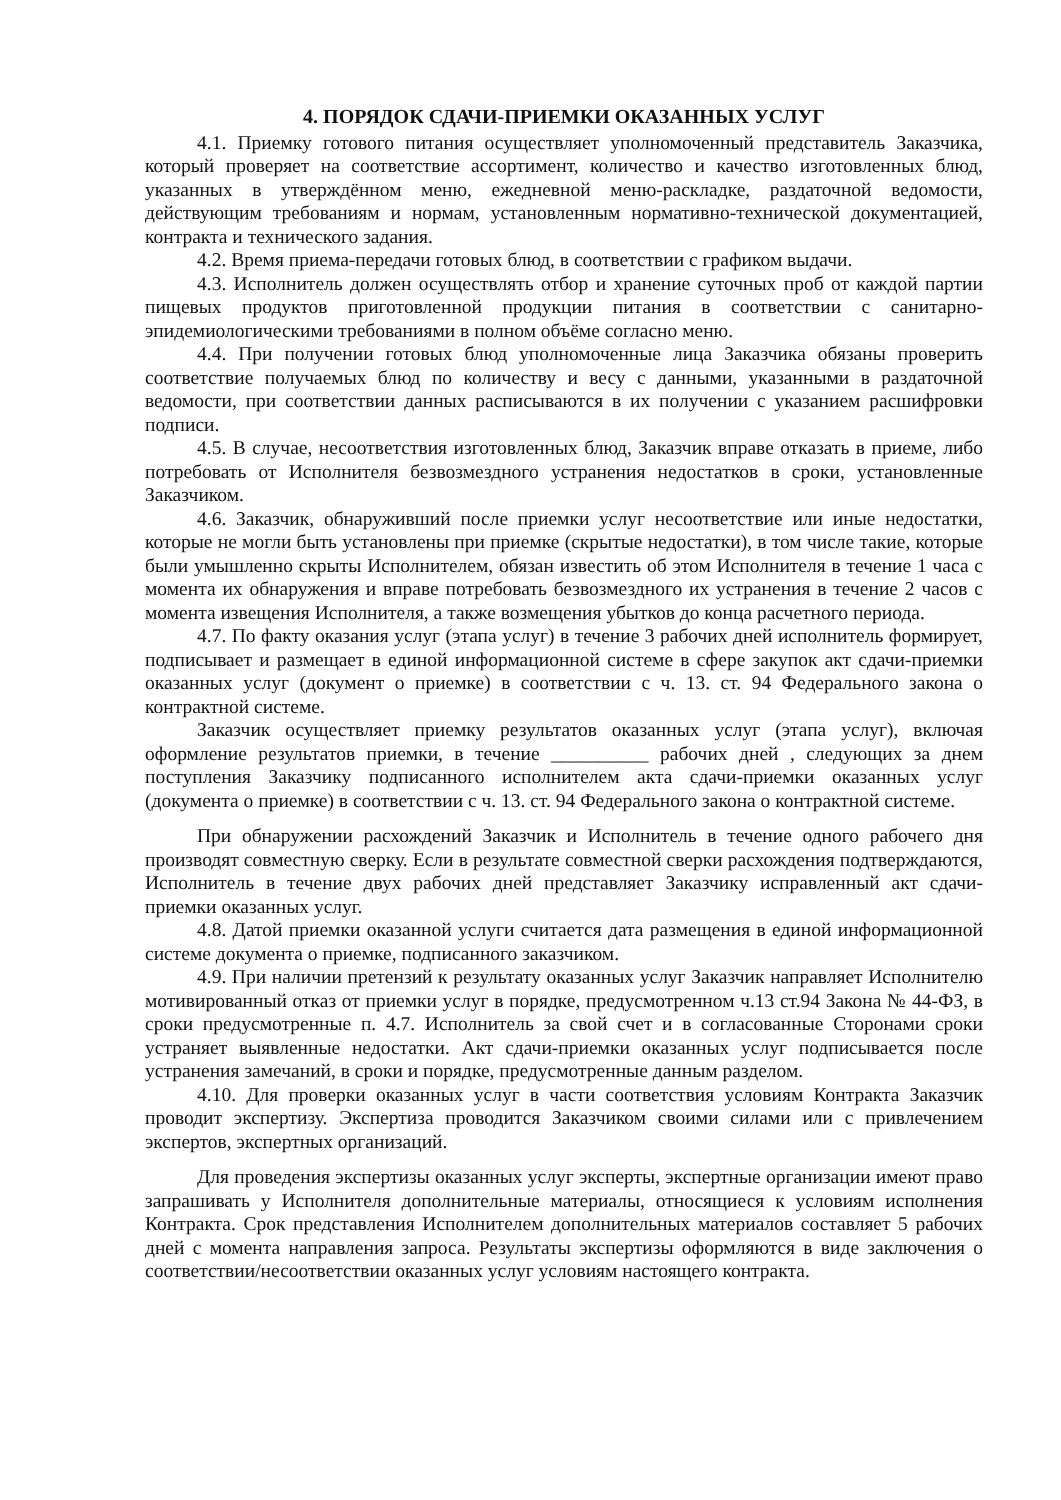4. ПОРЯДОК СДАЧИ-ПРИЕМКИ ОКАЗАННЫХ УСЛУГ
4.1. Приемку готового питания осуществляет уполномоченный представитель Заказчика, который проверяет на соответствие ассортимент, количество и качество изготовленных блюд, указанных в утверждённом меню, ежедневной меню-раскладке, раздаточной ведомости, действующим требованиям и нормам, установленным нормативно-технической документацией, контракта и технического задания.
4.2. Время приема-передачи готовых блюд, в соответствии с графиком выдачи.
4.3. Исполнитель должен осуществлять отбор и хранение суточных проб от каждой партии пищевых продуктов приготовленной продукции питания в соответствии с санитарно- эпидемиологическими требованиями в полном объёме согласно меню.
4.4. При получении готовых блюд уполномоченные лица Заказчика обязаны проверить соответствие получаемых блюд по количеству и весу с данными, указанными в раздаточной ведомости, при соответствии данных расписываются в их получении с указанием расшифровки подписи.
4.5. В случае, несоответствия изготовленных блюд, Заказчик вправе отказать в приеме, либо потребовать от Исполнителя безвозмездного устранения недостатков в сроки, установленные Заказчиком.
4.6. Заказчик, обнаруживший после приемки услуг несоответствие или иные недостатки, которые не могли быть установлены при приемке (скрытые недостатки), в том числе такие, которые были умышленно скрыты Исполнителем, обязан известить об этом Исполнителя в течение 1 часа с момента их обнаружения и вправе потребовать безвозмездного их устранения в течение 2 часов с момента извещения Исполнителя, а также возмещения убытков до конца расчетного периода.
4.7. По факту оказания услуг (этапа услуг) в течение 3 рабочих дней исполнитель формирует, подписывает и размещает в единой информационной системе в сфере закупок акт сдачи-приемки оказанных услуг (документ о приемке) в соответствии с ч. 13. ст. 94 Федерального закона о контрактной системе.
Заказчик осуществляет приемку результатов оказанных услуг (этапа услуг), включая оформление результатов приемки, в течение __________ рабочих дней , следующих за днем поступления Заказчику подписанного исполнителем акта сдачи-приемки оказанных услуг (документа о приемке) в соответствии с ч. 13. ст. 94 Федерального закона о контрактной системе.
При обнаружении расхождений Заказчик и Исполнитель в течение одного рабочего дня производят совместную сверку. Если в результате совместной сверки расхождения подтверждаются, Исполнитель в течение двух рабочих дней представляет Заказчику исправленный акт сдачи-приемки оказанных услуг.
4.8. Датой приемки оказанной услуги считается дата размещения в единой информационной системе документа о приемке, подписанного заказчиком.
4.9. При наличии претензий к результату оказанных услуг Заказчик направляет Исполнителю мотивированный отказ от приемки услуг в порядке, предусмотренном ч.13 ст.94 Закона № 44-ФЗ, в сроки предусмотренные п. 4.7. Исполнитель за свой счет и в согласованные Сторонами сроки устраняет выявленные недостатки. Акт сдачи-приемки оказанных услуг подписывается после устранения замечаний, в сроки и порядке, предусмотренные данным разделом.
4.10. Для проверки оказанных услуг в части соответствия условиям Контракта Заказчик проводит экспертизу. Экспертиза проводится Заказчиком своими силами или с привлечением экспертов, экспертных организаций.
Для проведения экспертизы оказанных услуг эксперты, экспертные организации имеют право запрашивать у Исполнителя дополнительные материалы, относящиеся к условиям исполнения Контракта. Срок представления Исполнителем дополнительных материалов составляет 5 рабочих дней с момента направления запроса. Результаты экспертизы оформляются в виде заключения о соответствии/несоответствии оказанных услуг условиям настоящего контракта.